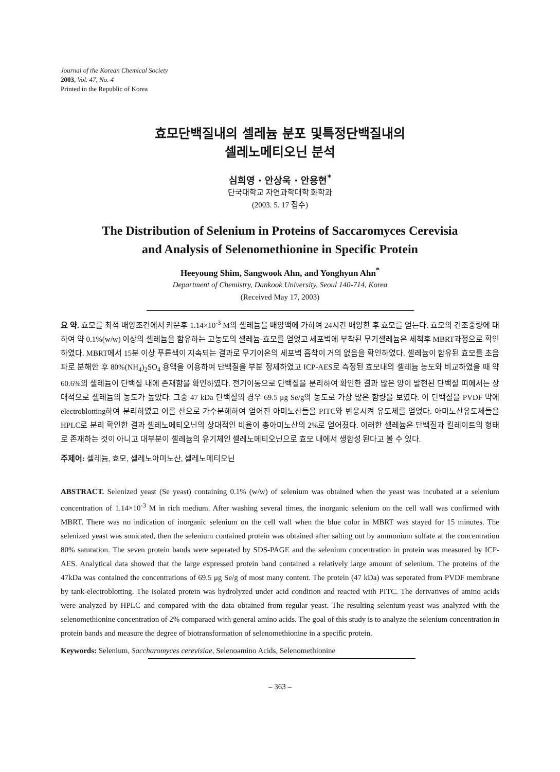Journal of the Korean Chemical Society
2003, Vol. 47, No. 4
Printed in the Republic of Korea
효모단백질내의 셀레늄 분포 및특정단백질내의
셀레노메티오닌 분석
심희영 · 안상욱 · 안용현<sup>*</sup>
단국대학교 자연과학대학 화학과
(2003. 5. 17 접수)
The Distribution of Selenium in Proteins of Saccaromyces Cerevisia
and Analysis of Selenomethionine in Specific Protein
Heeyoung Shim, Sangwook Ahn, and Yonghyun Ahn<sup>*</sup>
Department of Chemistry, Dankook University, Seoul 140-714, Korea
(Received May 17, 2003)
요 약. 효모를 최적 배양조건에서 키운후 1.14×10<sup>-3</sup> M의 셀레늄을 배양액에 가하여 24시간 배양한 후 효모를 얻는다. 효모의 건조중량에 대하여 약 0.1%(w/w) 이상의 셀레늄을 함유하는 고농도의 셀레늄-효모를 얻었고 세포벽에 부착된 무기셀레늄은 세척후 MBRT과정으로 확인하였다. MBRT에서 15분 이상 푸른색이 지속되는 결과로 무기이온의 세포벽 흡착이 거의 없음을 확인하였다. 셀레늄이 함유된 효모를 초음파로 분해한 후 80%(NH<sub>4</sub>)<sub>2</sub>SO<sub>4</sub> 용액을 이용하여 단백질을 부분 정제하였고 ICP-AES로 측정된 효모내의 셀레늄 농도와 비교하였을 때 약 60.6%의 셀레늄이 단백질 내에 존재함을 확인하였다. 전기이동으로 단백질을 분리하여 확인한 결과 많은 양이 발현된 단백질 띠에서는 상대적으로 셀레늄의 농도가 높았다. 그중 47 kDa 단백질의 경우 69.5 μg Se/g의 농도로 가장 많은 함량을 보였다. 이 단백질을 PVDF 막에 electroblotting하여 분리하였고 이를 산으로 가수분해하여 얻어진 아미노산들을 PITC와 반응시켜 유도체를 얻었다. 아미노산유도체들을 HPLC로 분리 확인한 결과 셀레노메티오닌의 상대적인 비율이 총아미노산의 2%로 얻어졌다. 이러한 셀레늄은 단백질과 킬레이트의 형태로 존재하는 것이 아니고 대부분이 셀레늄의 유기체인 셀레노메티오닌으로 효모 내에서 생합성 된다고 볼 수 있다.
주제어: 셀레늄, 효모, 셀레노아미노산, 셀레노메티오닌
ABSTRACT. Selenized yeast (Se yeast) containing 0.1% (w/w) of selenium was obtained when the yeast was incubated at a selenium concentration of 1.14×10<sup>-3</sup> M in rich medium. After washing several times, the inorganic selenium on the cell wall was confirmed with MBRT. There was no indication of inorganic selenium on the cell wall when the blue color in MBRT was stayed for 15 minutes. The selenized yeast was sonicated, then the selenium contained protein was obtained after salting out by ammonium sulfate at the concentration 80% saturation. The seven protein bands were seperated by SDS-PAGE and the selenium concentration in protein was measured by ICP-AES. Analytical data showed that the large expressed protein band contained a relatively large amount of selenium. The proteins of the 47kDa was contained the concentrations of 69.5 μg Se/g of most many content. The protein (47 kDa) was seperated from PVDF membrane by tank-electroblotting. The isolated protein was hydrolyzed under acid condition and reacted with PITC. The derivatives of amino acids were analyzed by HPLC and compared with the data obtained from regular yeast. The resulting selenium-yeast was analyzed with the selenomethionine concentration of 2% comparaed with general amino acids. The goal of this study is to analyze the selenium concentration in protein bands and measure the degree of biotransformation of selenomethionine in a specific protein.
Keywords: Selenium, Saccharomyces cerevisiae, Selenoamino Acids, Selenomethionine
– 363 –